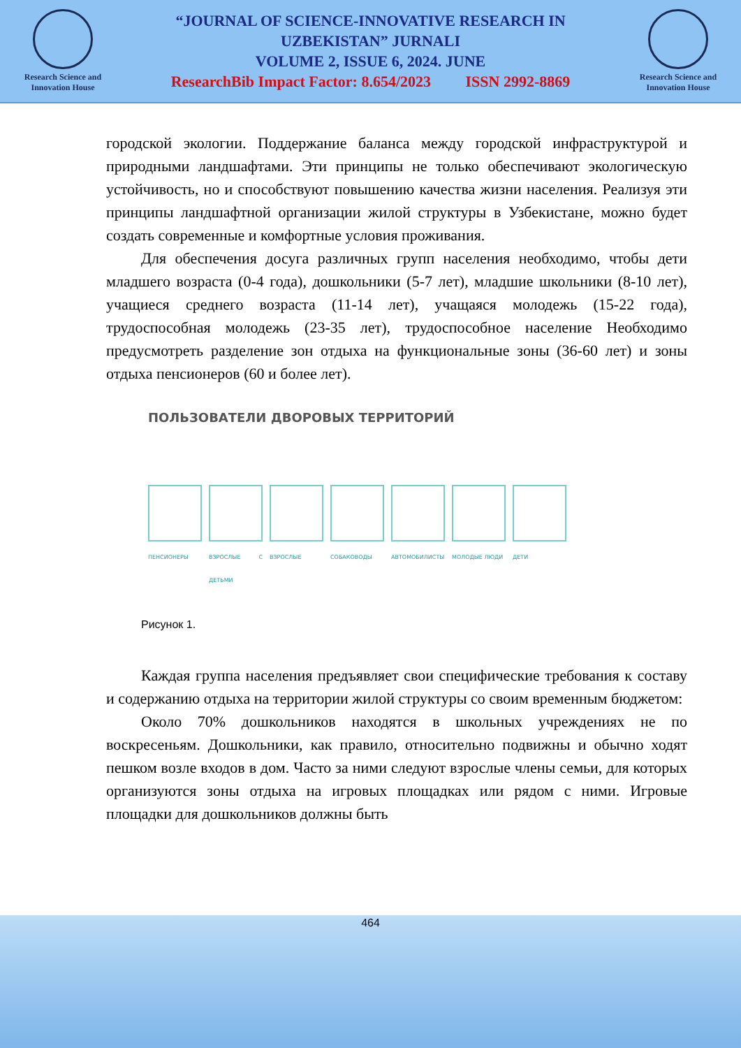Research Science and Innovation House
“JOURNAL OF SCIENCE-INNOVATIVE RESEARCH IN
UZBEKISTAN” JURNALI
VOLUME 2, ISSUE 6, 2024. JUNE
ResearchBib Impact Factor: 8.654/2023 ISSN 2992-8869
Research Science and Innovation House
городской экологии. Поддержание баланса между городской инфраструктурой и природными ландшафтами. Эти принципы не только обеспечивают экологическую устойчивость, но и способствуют повышению качества жизни населения. Реализуя эти принципы ландшафтной организации жилой структуры в Узбекистане, можно будет создать современные и комфортные условия проживания.
Для обеспечения досуга различных групп населения необходимо, чтобы дети младшего возраста (0-4 года), дошкольники (5-7 лет), младшие школьники (8-10 лет), учащиеся среднего возраста (11-14 лет), учащаяся молодежь (15-22 года), трудоспособная молодежь (23-35 лет), трудоспособное население Необходимо предусмотреть разделение зон отдыха на функциональные зоны (36-60 лет) и зоны отдыха пенсионеров (60 и более лет).
ПОЛЬЗОВАТЕЛИ ДВОРОВЫХ ТЕРРИТОРИЙ
ПЕНСИОНЕРЫ ВЗРОСЛЫЕ С ДЕТЬМИ
ВЗРОСЛЫЕ СОБАКОВОДЫ АВТОМОБИЛИСТЫ МОЛОДЫЕ ЛЮДИ ДЕТИ
Рисунок 1.
Каждая группа населения предъявляет свои специфические требования к составу и содержанию отдыха на территории жилой структуры со своим временным бюджетом:
Около 70% дошкольников находятся в школьных учреждениях не по воскресеньям. Дошкольники, как правило, относительно подвижны и обычно ходят пешком возле входов в дом. Часто за ними следуют взрослые члены семьи, для которых организуются зоны отдыха на игровых площадках или рядом с ними. Игровые площадки для дошкольников должны быть
464